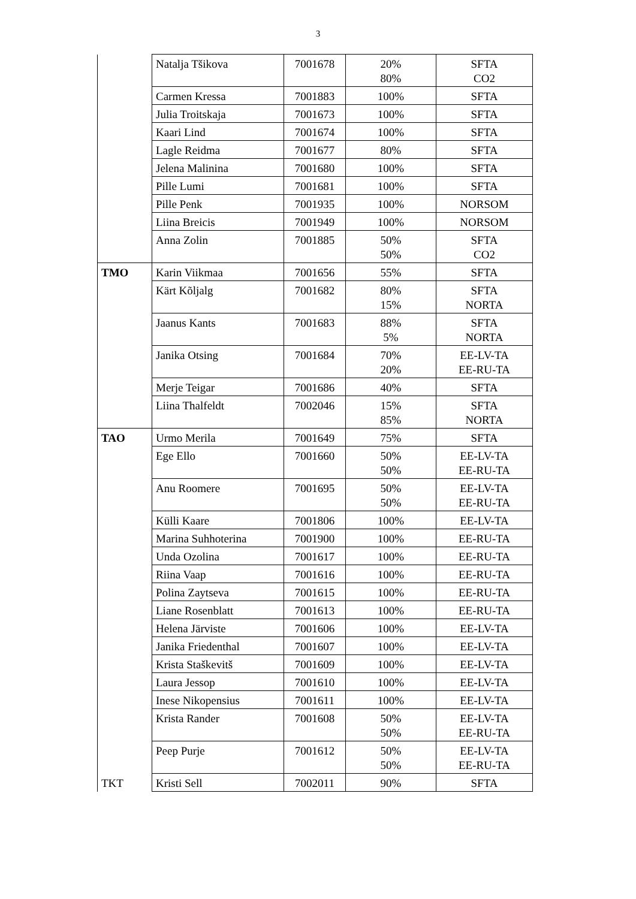3
| | Natalja Tšikova | 7001678 | 20% 80% | SFTA CO2 |
| | Carmen Kressa | 7001883 | 100% | SFTA |
| | Julia Troitskaja | 7001673 | 100% | SFTA |
| | Kaari Lind | 7001674 | 100% | SFTA |
| | Lagle Reidma | 7001677 | 80% | SFTA |
| | Jelena Malinina | 7001680 | 100% | SFTA |
| | Pille Lumi | 7001681 | 100% | SFTA |
| | Pille Penk | 7001935 | 100% | NORSOM |
| | Liina Breicis | 7001949 | 100% | NORSOM |
| | Anna Zolin | 7001885 | 50% 50% | SFTA CO2 |
| TMO | Karin Viikmaa | 7001656 | 55% | SFTA |
| | Kärt Kõljalg | 7001682 | 80% 15% | SFTA NORTA |
| | Jaanus Kants | 7001683 | 88% 5% | SFTA NORTA |
| | Janika Otsing | 7001684 | 70% 20% | EE-LV-TA EE-RU-TA |
| | Merje Teigar | 7001686 | 40% | SFTA |
| | Liina Thalfeldt | 7002046 | 15% 85% | SFTA NORTA |
| TAO | Urmo Merila | 7001649 | 75% | SFTA |
| | Ege Ello | 7001660 | 50% 50% | EE-LV-TA EE-RU-TA |
| | Anu Roomere | 7001695 | 50% 50% | EE-LV-TA EE-RU-TA |
| | Külli Kaare | 7001806 | 100% | EE-LV-TA |
| | Marina Suhhoterina | 7001900 | 100% | EE-RU-TA |
| | Unda Ozolina | 7001617 | 100% | EE-RU-TA |
| | Riina Vaap | 7001616 | 100% | EE-RU-TA |
| | Polina Zaytseva | 7001615 | 100% | EE-RU-TA |
| | Liane Rosenblatt | 7001613 | 100% | EE-RU-TA |
| | Helena Järviste | 7001606 | 100% | EE-LV-TA |
| | Janika Friedenthal | 7001607 | 100% | EE-LV-TA |
| | Krista Staškevitš | 7001609 | 100% | EE-LV-TA |
| | Laura Jessop | 7001610 | 100% | EE-LV-TA |
| | Inese Nikopensius | 7001611 | 100% | EE-LV-TA |
| | Krista Rander | 7001608 | 50% 50% | EE-LV-TA EE-RU-TA |
| | Peep Purje | 7001612 | 50% 50% | EE-LV-TA EE-RU-TA |
| TKT | Kristi Sell | 7002011 | 90% | SFTA |